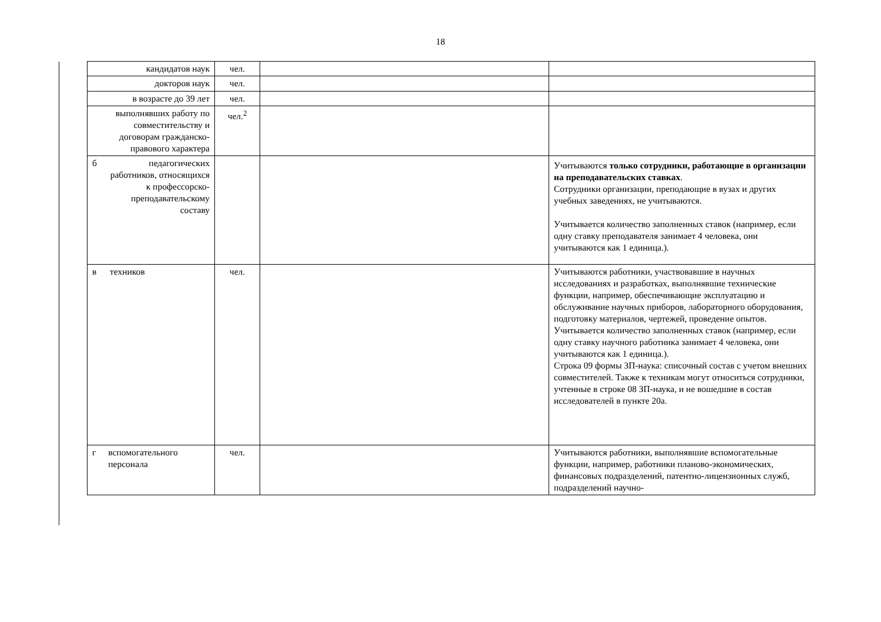18
| кандидатов наук | чел. | | |
| докторов наук | чел. | | |
| в возрасте до 39 лет | чел. | | |
| выполнявших работу по совместительству и договорам гражданско-правового характера | чел.<sup>2</sup> | | |
| б педагогических работников, относящихся к профессорско-преподавательскому составу | | | Учитываются только сотрудники, работающие в организации на преподавательских ставках . Сотрудники организации, преподающие в вузах и других учебных заведениях, не учитываются. Учитывается количество заполненных ставок (например, если одну ставку преподавателя занимает 4 человека, они учитываются как 1 единица.). |
| в техников | чел. | | Учитываются работники, участвовавшие в научных исследованиях и разработках, выполнявшие технические функции, например, обеспечивающие эксплуатацию и обслуживание научных приборов, лабораторного оборудования, подготовку материалов, чертежей, проведение опытов. Учитывается количество заполненных ставок (например, если одну ставку научного работника занимает 4 человека, они учитываются как 1 единица.). Строка 09 формы ЗП-наука: списочный состав с учетом внешних совместителей. Также к техникам могут относиться сотрудники, учтенные в строке 08 ЗП-наука, и не вошедшие в состав исследователей в пункте 20а. |
| г вспомогательного персонала | чел. | | Учитываются работники, выполнявшие вспомогательные функции, например, работники планово-экономических, финансовых подразделений, патентно-лицензионных служб, подразделений научно- |